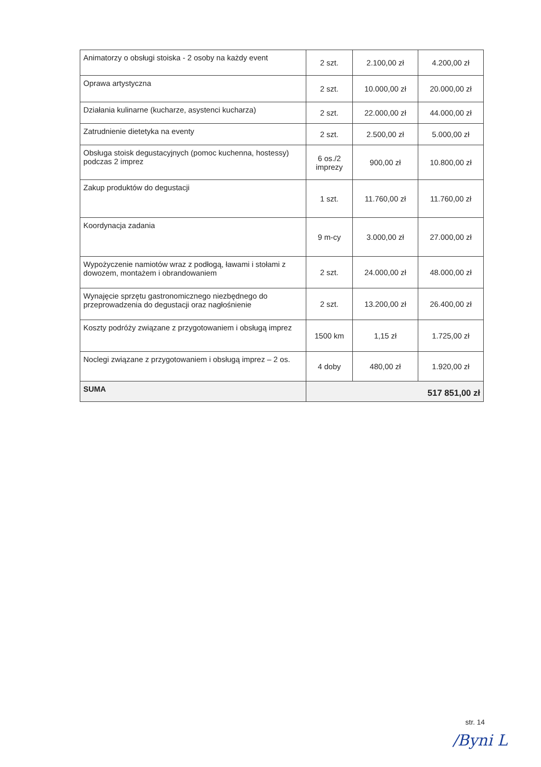| Animatorzy o obsługi stoiska - 2 osoby na każdy event | 2 szt. | 2.100,00 zł | 4.200,00 zł |
| Oprawa artystyczna | 2 szt. | 10.000,00 zł | 20.000,00 zł |
| Działania kulinarne (kucharze, asystenci kucharza) | 2 szt. | 22.000,00 zł | 44.000,00 zł |
| Zatrudnienie dietetyka na eventy | 2 szt. | 2.500,00 zł | 5.000,00 zł |
| Obsługa stoisk degustacyjnych (pomoc kuchenna, hostessy) podczas 2 imprez | 6 os./2 imprezy | 900,00 zł | 10.800,00 zł |
| Zakup produktów do degustacji | 1 szt. | 11.760,00 zł | 11.760,00 zł |
| Koordynacja zadania | 9 m-cy | 3.000,00 zł | 27.000,00 zł |
| Wypożyczenie namiotów wraz z podłogą, ławami i stołami z dowozem, montażem i obrandowaniem | 2 szt. | 24.000,00 zł | 48.000,00 zł |
| Wynajęcie sprzętu gastronomicznego niezbędnego do przeprowadzenia do degustacji oraz nagłośnienie | 2 szt. | 13.200,00 zł | 26.400,00 zł |
| Koszty podróży związane z przygotowaniem i obsługą imprez | 1500 km | 1,15 zł | 1.725,00 zł |
| Noclegi związane z przygotowaniem i obsługą imprez – 2 os. | 4 doby | 480,00 zł | 1.920,00 zł |
| SUMA | 517 851,00 zł | | |
str. 14
/Byni L